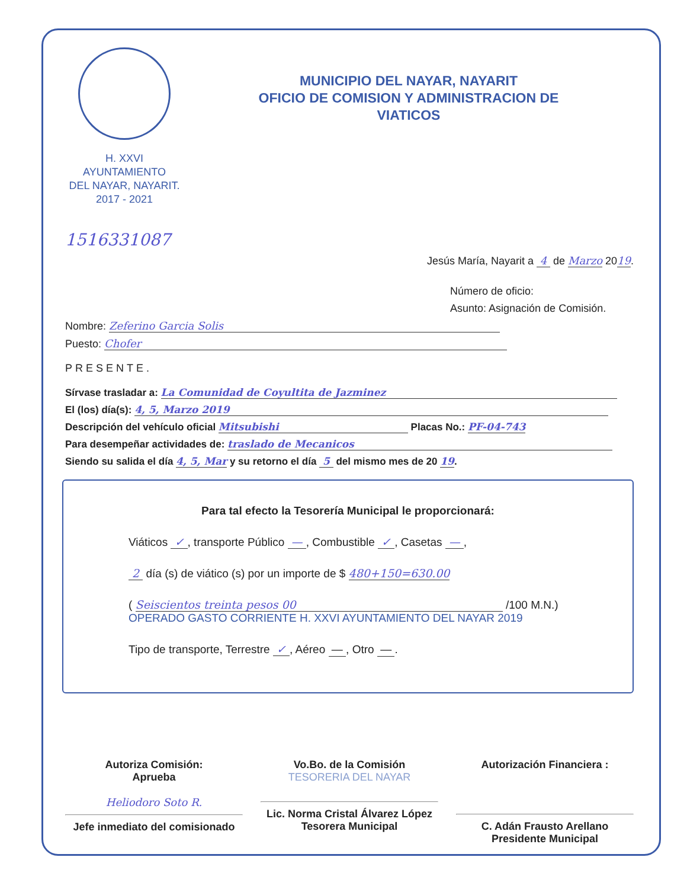H. XXVI AYUNTAMIENTO
DEL NAYAR, NAYARIT.
2017 - 2021
MUNICIPIO DEL NAYAR, NAYARIT
OFICIO DE COMISION Y ADMINISTRACION DE
VIATICOS
1516331087
Jesús María, Nayarit a 4 de Marzo 2019.
Número de oficio:
Asunto: Asignación de Comisión.
Nombre: Zeferino Garcia Solis
Puesto: Chofer
PRESENTE.
Sírvase trasladar a: La Comunidad de Coyultita de Jazminez
El (los) día(s): 4, 5, Marzo 2019
Descripción del vehículo oficial Mitsubishi Placas No.: PF-04-743
Para desempeñar actividades de: traslado de Mecanicos
Siendo su salida el día 4, 5, Mar y su retorno el día 5 del mismo mes de 20 19.
Para tal efecto la Tesorería Municipal le proporcionará:
Viáticos ✓ , transporte Público — , Combustible ✓ , Casetas — ,
2 día (s) de viático (s) por un importe de $ 480+150=630.00
( Seiscientos treinta pesos 00 /100 M.N.) OPERADO GASTO CORRIENTE H. XXVI AYUNTAMIENTO DEL NAYAR 2019
Tipo de transporte, Terrestre ✓ , Aéreo — , Otro — .
Autoriza Comisión:
Aprueba
Heliodoro Soto R.
Jefe inmediato del comisionado
Vo.Bo. de la Comisión
TESORERIA DEL NAYAR
Lic. Norma Cristal Álvarez López
Tesorera Municipal
Autorización Financiera :
C. Adán Frausto Arellano
Presidente Municipal